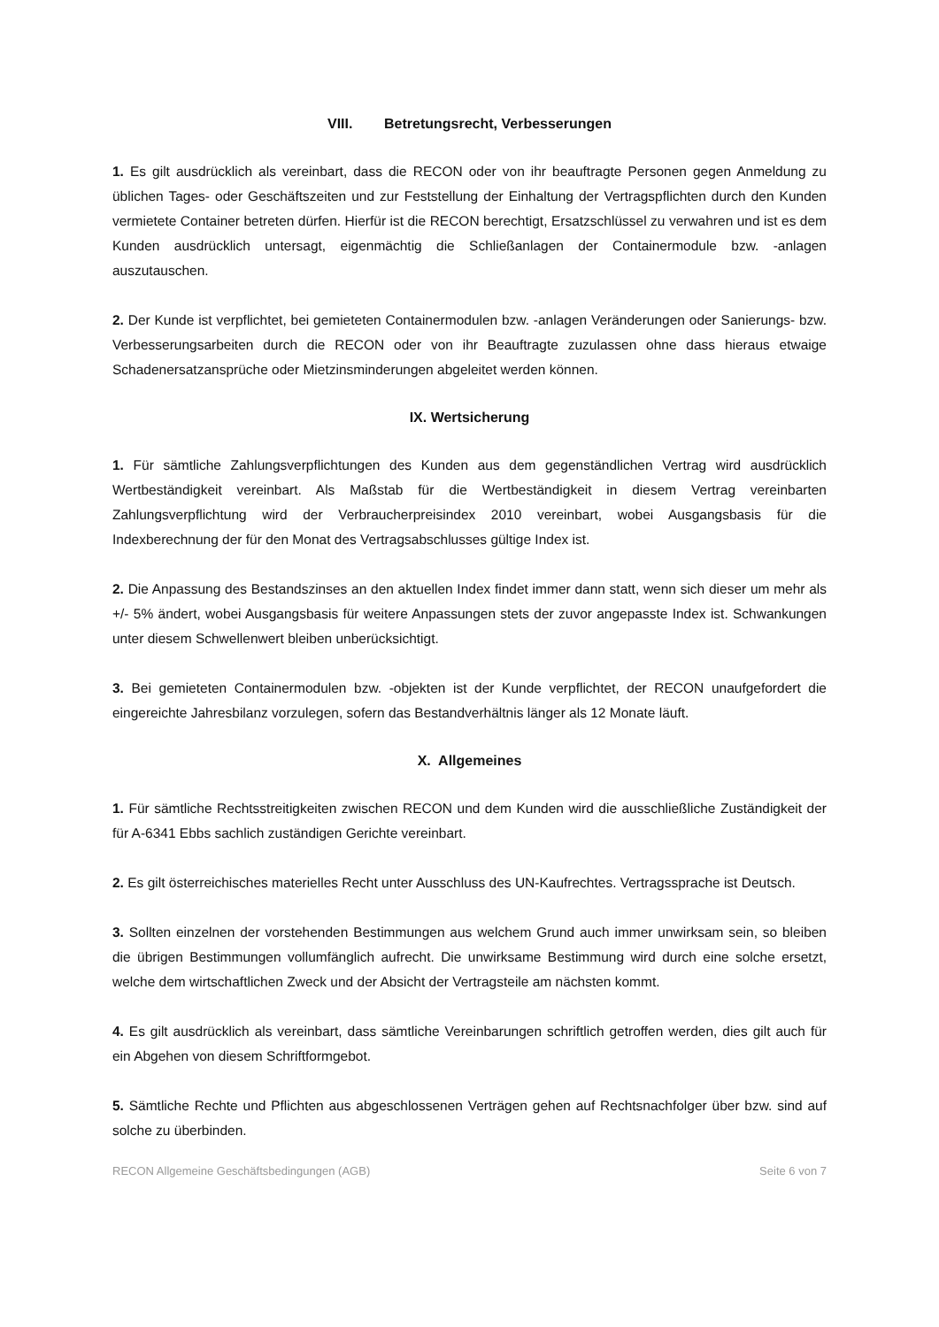VIII. Betretungsrecht, Verbesserungen
1. Es gilt ausdrücklich als vereinbart, dass die RECON oder von ihr beauftragte Personen gegen Anmeldung zu üblichen Tages- oder Geschäftszeiten und zur Feststellung der Einhaltung der Vertragspflichten durch den Kunden vermietete Container betreten dürfen. Hierfür ist die RECON berechtigt, Ersatzschlüssel zu verwahren und ist es dem Kunden ausdrücklich untersagt, eigenmächtig die Schließanlagen der Containermodule bzw. -anlagen auszutauschen.
2. Der Kunde ist verpflichtet, bei gemieteten Containermodulen bzw. -anlagen Veränderungen oder Sanierungs- bzw. Verbesserungsarbeiten durch die RECON oder von ihr Beauftragte zuzulassen ohne dass hieraus etwaige Schadenersatzansprüche oder Mietzinsminderungen abgeleitet werden können.
IX. Wertsicherung
1. Für sämtliche Zahlungsverpflichtungen des Kunden aus dem gegenständlichen Vertrag wird ausdrücklich Wertbeständigkeit vereinbart. Als Maßstab für die Wertbeständigkeit in diesem Vertrag vereinbarten Zahlungsverpflichtung wird der Verbraucherpreisindex 2010 vereinbart, wobei Ausgangsbasis für die Indexberechnung der für den Monat des Vertragsabschlusses gültige Index ist.
2. Die Anpassung des Bestandszinses an den aktuellen Index findet immer dann statt, wenn sich dieser um mehr als +/- 5% ändert, wobei Ausgangsbasis für weitere Anpassungen stets der zuvor angepasste Index ist. Schwankungen unter diesem Schwellenwert bleiben unberücksichtigt.
3. Bei gemieteten Containermodulen bzw. -objekten ist der Kunde verpflichtet, der RECON unaufgefordert die eingereichte Jahresbilanz vorzulegen, sofern das Bestandverhältnis länger als 12 Monate läuft.
X. Allgemeines
1. Für sämtliche Rechtsstreitigkeiten zwischen RECON und dem Kunden wird die ausschließliche Zuständigkeit der für A-6341 Ebbs sachlich zuständigen Gerichte vereinbart.
2. Es gilt österreichisches materielles Recht unter Ausschluss des UN-Kaufrechtes. Vertragssprache ist Deutsch.
3. Sollten einzelnen der vorstehenden Bestimmungen aus welchem Grund auch immer unwirksam sein, so bleiben die übrigen Bestimmungen vollumfänglich aufrecht. Die unwirksame Bestimmung wird durch eine solche ersetzt, welche dem wirtschaftlichen Zweck und der Absicht der Vertragsteile am nächsten kommt.
4. Es gilt ausdrücklich als vereinbart, dass sämtliche Vereinbarungen schriftlich getroffen werden, dies gilt auch für ein Abgehen von diesem Schriftformgebot.
5. Sämtliche Rechte und Pflichten aus abgeschlossenen Verträgen gehen auf Rechtsnachfolger über bzw. sind auf solche zu überbinden.
RECON Allgemeine Geschäftsbedingungen (AGB) Seite 6 von 7